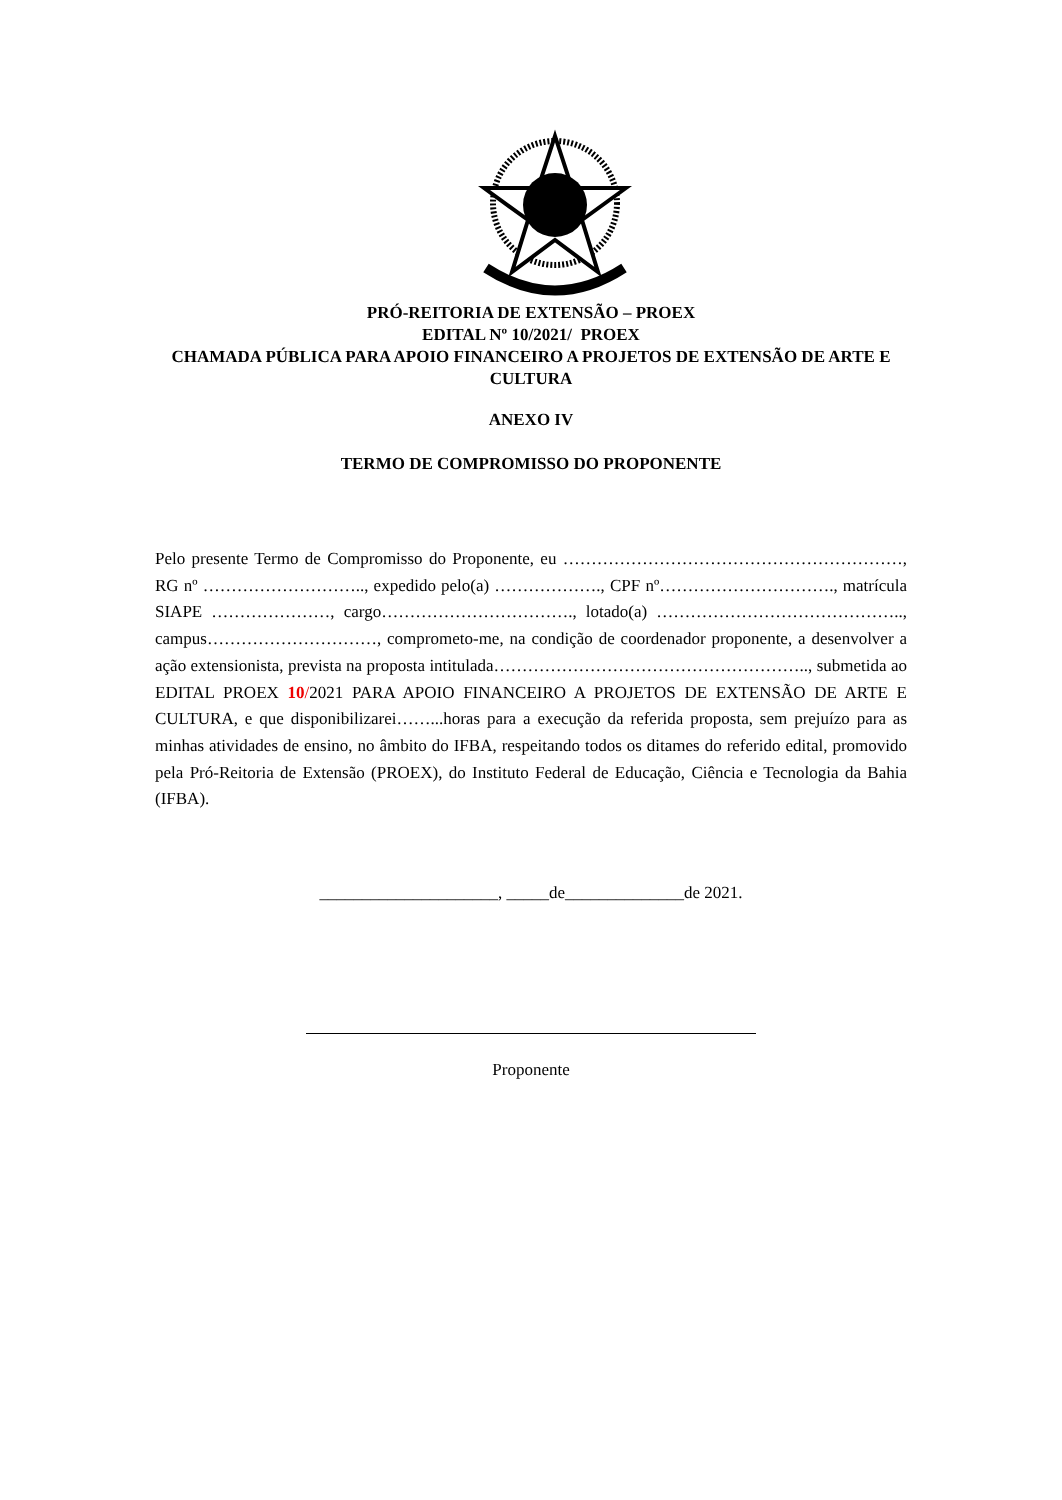PRÓ-REITORIA DE EXTENSÃO – PROEX
EDITAL Nº 10/2021/ PROEX
CHAMADA PÚBLICA PARA APOIO FINANCEIRO A PROJETOS DE EXTENSÃO DE ARTE E CULTURA
ANEXO IV
TERMO DE COMPROMISSO DO PROPONENTE
Pelo presente Termo de Compromisso do Proponente, eu ……………………………………………………, RG nº ……………………….., expedido pelo(a) ………………., CPF nº…………………………., matrícula SIAPE …………………, cargo……………………………., lotado(a) …………………………………….., campus…………………………, comprometo-me, na condição de coordenador proponente, a desenvolver a ação extensionista, prevista na proposta intitulada……………………………………………….., submetida ao EDITAL PROEX 10/2021 PARA APOIO FINANCEIRO A PROJETOS DE EXTENSÃO DE ARTE E CULTURA, e que disponibilizarei……...horas para a execução da referida proposta, sem prejuízo para as minhas atividades de ensino, no âmbito do IFBA, respeitando todos os ditames do referido edital, promovido pela Pró-Reitoria de Extensão (PROEX), do Instituto Federal de Educação, Ciência e Tecnologia da Bahia (IFBA).
_____________________, _____de______________de 2021.
Proponente